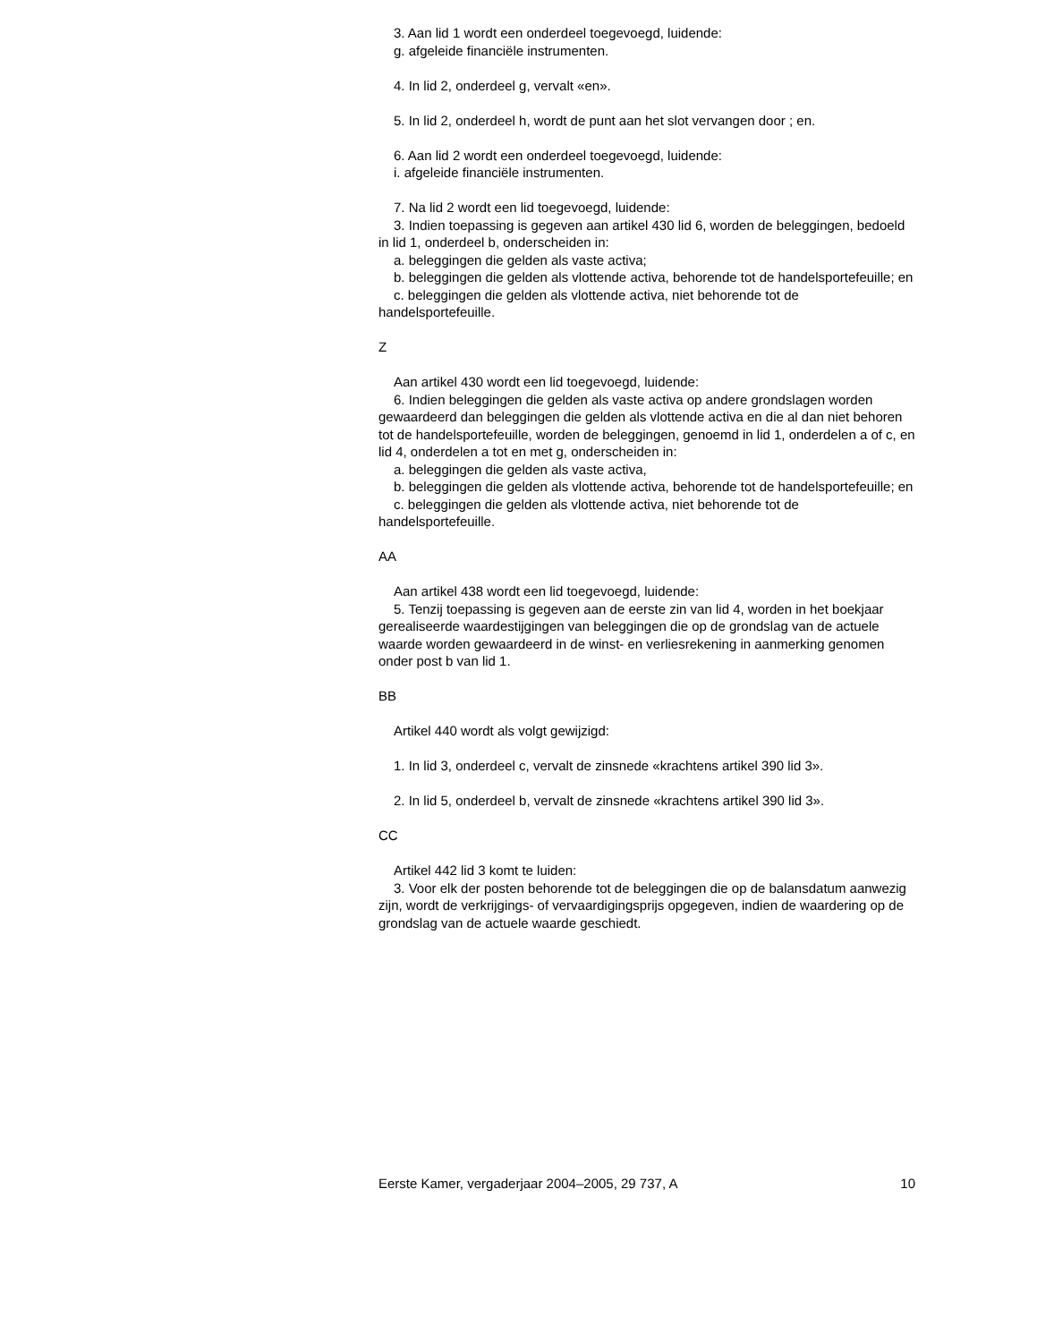3. Aan lid 1 wordt een onderdeel toegevoegd, luidende:
g. afgeleide financiële instrumenten.
4. In lid 2, onderdeel g, vervalt «en».
5. In lid 2, onderdeel h, wordt de punt aan het slot vervangen door ; en.
6. Aan lid 2 wordt een onderdeel toegevoegd, luidende:
i. afgeleide financiële instrumenten.
7. Na lid 2 wordt een lid toegevoegd, luidende:
3. Indien toepassing is gegeven aan artikel 430 lid 6, worden de beleggingen, bedoeld in lid 1, onderdeel b, onderscheiden in:
a. beleggingen die gelden als vaste activa;
b. beleggingen die gelden als vlottende activa, behorende tot de handelsportefeuille; en
c. beleggingen die gelden als vlottende activa, niet behorende tot de handelsportefeuille.
Z
Aan artikel 430 wordt een lid toegevoegd, luidende:
6. Indien beleggingen die gelden als vaste activa op andere grondslagen worden gewaardeerd dan beleggingen die gelden als vlottende activa en die al dan niet behoren tot de handelsportefeuille, worden de beleggingen, genoemd in lid 1, onderdelen a of c, en lid 4, onderdelen a tot en met g, onderscheiden in:
a. beleggingen die gelden als vaste activa,
b. beleggingen die gelden als vlottende activa, behorende tot de handelsportefeuille; en
c. beleggingen die gelden als vlottende activa, niet behorende tot de handelsportefeuille.
AA
Aan artikel 438 wordt een lid toegevoegd, luidende:
5. Tenzij toepassing is gegeven aan de eerste zin van lid 4, worden in het boekjaar gerealiseerde waardestijgingen van beleggingen die op de grondslag van de actuele waarde worden gewaardeerd in de winst- en verliesrekening in aanmerking genomen onder post b van lid 1.
BB
Artikel 440 wordt als volgt gewijzigd:
1. In lid 3, onderdeel c, vervalt de zinsnede «krachtens artikel 390 lid 3».
2. In lid 5, onderdeel b, vervalt de zinsnede «krachtens artikel 390 lid 3».
CC
Artikel 442 lid 3 komt te luiden:
3. Voor elk der posten behorende tot de beleggingen die op de balansdatum aanwezig zijn, wordt de verkrijgings- of vervaardigingsprijs opgegeven, indien de waardering op de grondslag van de actuele waarde geschiedt.
Eerste Kamer, vergaderjaar 2004–2005, 29 737, A 10